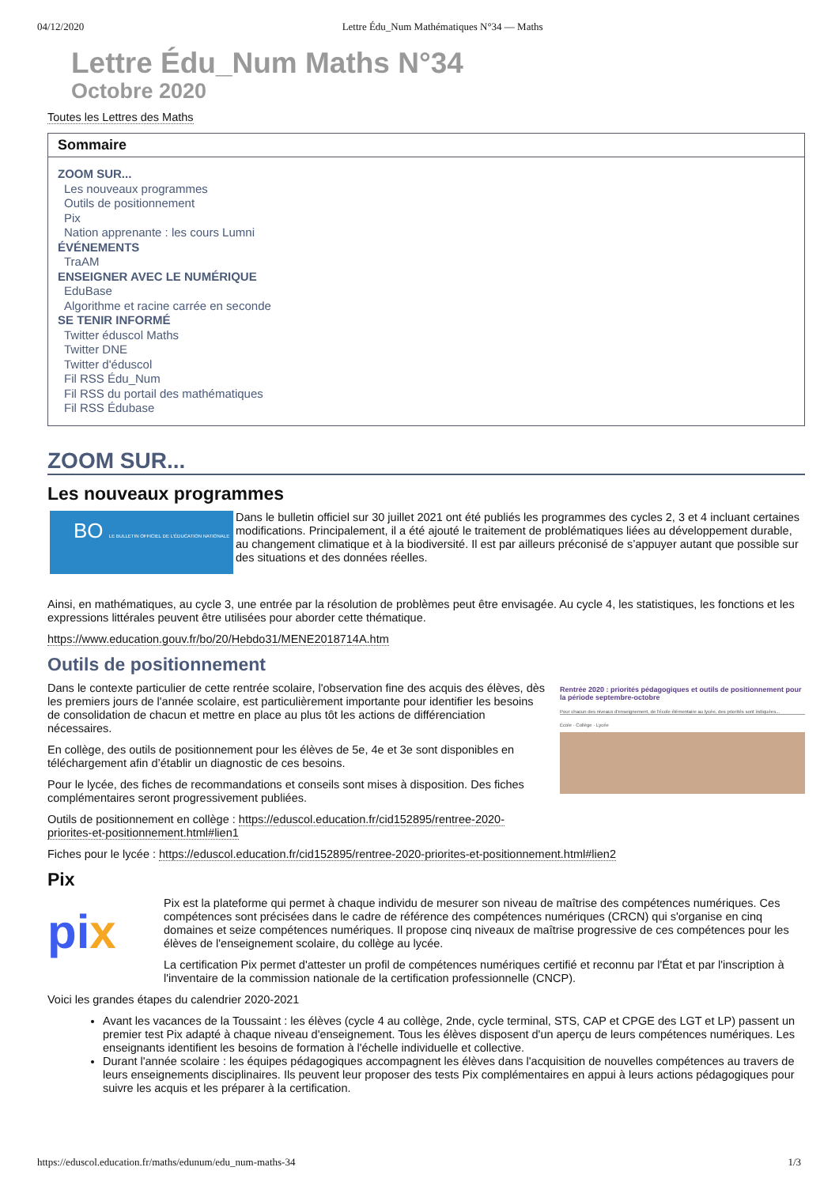04/12/2020 Lettre Édu_Num Mathématiques N°34 — Maths
Lettre Édu_Num Maths N°34
Octobre 2020
Toutes les Lettres des Maths
Sommaire
ZOOM SUR...
Les nouveaux programmes
Outils de positionnement
Pix
Nation apprenante : les cours Lumni
ÉVÉNEMENTS
TraAM
ENSEIGNER AVEC LE NUMÉRIQUE
EduBase
Algorithme et racine carrée en seconde
SE TENIR INFORMÉ
Twitter éduscol Maths
Twitter DNE
Twitter d'éduscol
Fil RSS Édu_Num
Fil RSS du portail des mathématiques
Fil RSS Édubase
ZOOM SUR...
Les nouveaux programmes
BO LE BULLETIN OFFICIEL DE L'ÉDUCATION NATIONALE
Dans le bulletin officiel sur 30 juillet 2021 ont été publiés les programmes des cycles 2, 3 et 4 incluant certaines modifications. Principalement, il a été ajouté le traitement de problématiques liées au développement durable, au changement climatique et à la biodiversité. Il est par ailleurs préconisé de s’appuyer autant que possible sur des situations et des données réelles.
Ainsi, en mathématiques, au cycle 3, une entrée par la résolution de problèmes peut être envisagée. Au cycle 4, les statistiques, les fonctions et les expressions littérales peuvent être utilisées pour aborder cette thématique.
https://www.education.gouv.fr/bo/20/Hebdo31/MENE2018714A.htm
Outils de positionnement
Dans le contexte particulier de cette rentrée scolaire, l'observation fine des acquis des élèves, dès les premiers jours de l'année scolaire, est particulièrement importante pour identifier les besoins de consolidation de chacun et mettre en place au plus tôt les actions de différenciation nécessaires.
En collège, des outils de positionnement pour les élèves de 5e, 4e et 3e sont disponibles en téléchargement afin d’établir un diagnostic de ces besoins.
Pour le lycée, des fiches de recommandations et conseils sont mises à disposition. Des fiches complémentaires seront progressivement publiées.
Outils de positionnement en collège : https://eduscol.education.fr/cid152895/rentree-2020-priorites-et-positionnement.html#lien1
Rentrée 2020 : priorités pédagogiques et outils de positionnement pour la période septembre-octobre
Pour chacun des niveaux d'enseignement, de l'école élémentaire au lycée, des priorités sont indiquées...
École · Collège · Lycée
Fiches pour le lycée : https://eduscol.education.fr/cid152895/rentree-2020-priorites-et-positionnement.html#lien2
Pix
pix
Pix est la plateforme qui permet à chaque individu de mesurer son niveau de maîtrise des compétences numériques. Ces compétences sont précisées dans le cadre de référence des compétences numériques (CRCN) qui s'organise en cinq domaines et seize compétences numériques. Il propose cinq niveaux de maîtrise progressive de ces compétences pour les élèves de l'enseignement scolaire, du collège au lycée.
La certification Pix permet d'attester un profil de compétences numériques certifié et reconnu par l'État et par l'inscription à l'inventaire de la commission nationale de la certification professionnelle (CNCP).
Voici les grandes étapes du calendrier 2020-2021
Avant les vacances de la Toussaint : les élèves (cycle 4 au collège, 2nde, cycle terminal, STS, CAP et CPGE des LGT et LP) passent un premier test Pix adapté à chaque niveau d'enseignement. Tous les élèves disposent d'un aperçu de leurs compétences numériques. Les enseignants identifient les besoins de formation à l'échelle individuelle et collective.
Durant l'année scolaire : les équipes pédagogiques accompagnent les élèves dans l'acquisition de nouvelles compétences au travers de leurs enseignements disciplinaires. Ils peuvent leur proposer des tests Pix complémentaires en appui à leurs actions pédagogiques pour suivre les acquis et les préparer à la certification.
https://eduscol.education.fr/maths/edunum/edu_num-maths-34 1/3